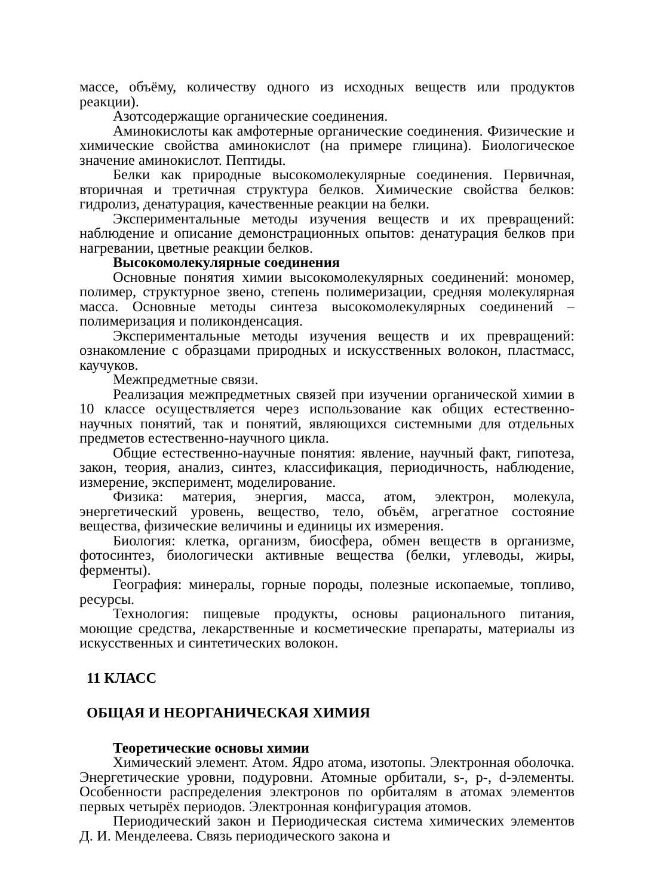массе, объёму, количеству одного из исходных веществ или продуктов реакции).
Азотсодержащие органические соединения.
Аминокислоты как амфотерные органические соединения. Физические и химические свойства аминокислот (на примере глицина). Биологическое значение аминокислот. Пептиды.
Белки как природные высокомолекулярные соединения. Первичная, вторичная и третичная структура белков. Химические свойства белков: гидролиз, денатурация, качественные реакции на белки.
Экспериментальные методы изучения веществ и их превращений: наблюдение и описание демонстрационных опытов: денатурация белков при нагревании, цветные реакции белков.
Высокомолекулярные соединения
Основные понятия химии высокомолекулярных соединений: мономер, полимер, структурное звено, степень полимеризации, средняя молекулярная масса. Основные методы синтеза высокомолекулярных соединений – полимеризация и поликонденсация.
Экспериментальные методы изучения веществ и их превращений: ознакомление с образцами природных и искусственных волокон, пластмасс, каучуков.
Межпредметные связи.
Реализация межпредметных связей при изучении органической химии в 10 классе осуществляется через использование как общих естественно-научных понятий, так и понятий, являющихся системными для отдельных предметов естественно-научного цикла.
Общие естественно-научные понятия: явление, научный факт, гипотеза, закон, теория, анализ, синтез, классификация, периодичность, наблюдение, измерение, эксперимент, моделирование.
Физика: материя, энергия, масса, атом, электрон, молекула, энергетический уровень, вещество, тело, объём, агрегатное состояние вещества, физические величины и единицы их измерения.
Биология: клетка, организм, биосфера, обмен веществ в организме, фотосинтез, биологически активные вещества (белки, углеводы, жиры, ферменты).
География: минералы, горные породы, полезные ископаемые, топливо, ресурсы.
Технология: пищевые продукты, основы рационального питания, моющие средства, лекарственные и косметические препараты, материалы из искусственных и синтетических волокон.
11 КЛАСС
ОБЩАЯ И НЕОРГАНИЧЕСКАЯ ХИМИЯ
Теоретические основы химии
Химический элемент. Атом. Ядро атома, изотопы. Электронная оболочка. Энергетические уровни, подуровни. Атомные орбитали, s-, p-, d-элементы. Особенности распределения электронов по орбиталям в атомах элементов первых четырёх периодов. Электронная конфигурация атомов.
Периодический закон и Периодическая система химических элементов Д. И. Менделеева. Связь периодического закона и